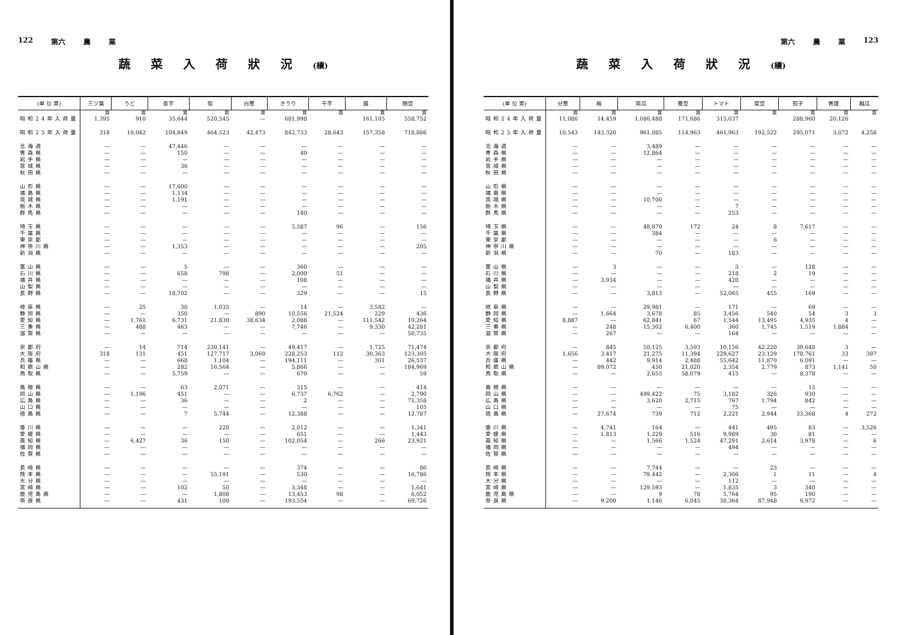122 第六 農 業
蔬菜入荷狀況(續)
| (単 位 貫) | 三ツ葉 | うど | 長芋 | 筍 | 白葱 | きうり | 千芋 | 蕗 | 豌豆 |
| --- | --- | --- | --- | --- | --- | --- | --- | --- | --- |
| | 貫 | 貫 | 貫 | 貫 | 貫 | 貫 | 貫 | 貫 | 貫 |
| 昭和24年入荷量 | 1,395 | 910 | 35,644 | 520,545 | — | 681,998 | | 161,105 | 558,752 |
| 昭和25年入荷量 | 318 | 10,042 | 104,849 | 464,523 | 42,473 | 842,733 | 28,643 | 157,358 | 718,886 |
| 北海道 | — | — | 47,446 | — | — | — | — | — | — |
| 青森県 | — | — | 150 | — | — | 40 | — | — | — |
| 岩手県 | — | — | — | — | — | — | — | — | — |
| 宮城県 | — | — | 36 | — | — | — | — | — | — |
| 秋田県 | — | — | — | — | — | — | — | — | — |
| 山形県 | — | — | 17,600 | — | — | — | — | — | — |
| 福島県 | — | — | 1,134 | — | — | — | — | — | — |
| 茨城県 | — | — | 1,191 | — | — | — | — | — | — |
| 栃木県 | — | — | — | — | — | — | — | — | — |
| 群馬県 | — | — | — | — | — | 140 | — | — | — |
| 埼玉県 | — | — | — | — | — | 5,587 | 96 | — | 156 |
| 千葉県 | — | — | — | — | — | — | — | — | — |
| 東京都 | — | — | — | — | — | — | — | — | — |
| 神奈川県 | — | — | 1,353 | — | — | — | — | — | 205 |
| 新潟県 | — | — | — | — | — | — | — | — | — |
| 富山県 | — | — | 5 | — | — | 360 | — | — | — |
| 石川県 | — | — | 658 | 798 | — | 2,000 | 51 | — | — |
| 福井県 | — | — | — | — | — | 108 | — | — | — |
| 山梨県 | — | — | — | — | — | — | — | — | — |
| 長野県 | — | — | 18,702 | — | — | 329 | — | — | 15 |
| 岐阜県 | — | 25 | 30 | 1,035 | — | 14 | — | 3,582 | — |
| 静岡県 | — | — | 350 | — | 890 | 10,556 | 21,524 | 229 | 436 |
| 愛知県 | — | 1,761 | 6,731 | 21,830 | 38,634 | 2,088 | — | 111,542 | 10,264 |
| 三重県 | — | 488 | 463 | — | — | 7,746 | — | 9,330 | 42,281 |
| 滋賀県 | — | — | — | — | — | — | — | — | 50,735 |
| 京都府 | — | 14 | 714 | 230,141 | — | 49,417 | — | 1,725 | 71,474 |
| 大阪府 | 318 | 131 | 451 | 127,717 | 3,069 | 228,253 | 112 | 30,363 | 123,305 |
| 兵庫県 | — | — | 668 | 1,104 | — | 194,111 | — | 301 | 26,537 |
| 和歌山県 | — | — | 282 | 16,564 | — | 5,866 | — | — | 184,969 |
| 鳥取県 | — | — | 5,759 | — | — | 670 | — | — | 59 |
| 島根県 | — | — | 63 | 2,071 | — | 315 | — | — | 414 |
| 岡山県 | — | 1,196 | 451 | — | — | 6,737 | 6,762 | — | 2,790 |
| 広島県 | — | — | 36 | — | — | 2 | — | — | 71,358 |
| 山口県 | — | — | — | — | — | — | — | — | 105 |
| 徳島県 | — | — | 7 | 5,744 | — | 12,388 | — | — | 12,787 |
| 香川県 | — | — | — | 220 | — | 2,012 | — | — | 1,341 |
| 愛媛県 | — | — | — | — | — | 651 | — | — | 1,443 |
| 高知県 | — | 6,427 | 36 | 150 | — | 102,054 | — | 266 | 23,921 |
| 福岡県 | — | — | — | — | — | — | — | — | — |
| 佐賀県 | — | — | — | — | — | — | — | — | — |
| 長崎県 | — | — | — | — | — | 374 | — | — | 86 |
| 熊本県 | — | — | — | 55,191 | — | 530 | — | — | 16,786 |
| 大分県 | — | — | — | — | — | — | — | — | — |
| 宮崎県 | — | — | 102 | 50 | — | 3,348 | — | — | 1,641 |
| 鹿児島県 | — | — | — | 1,808 | — | 13,453 | 98 | — | 6,052 |
| 奈良県 | — | — | 431 | 100 | — | 193,554 | — | — | 69,726 |
第六 農 業 123
蔬菜入荷狀況(續)
| (単 位 貫) | 分葱 | 梅 | 南瓜 | 蚕豆 | トマト | 菜豆 | 茄子 | 青唐 | 越瓜 |
| --- | --- | --- | --- | --- | --- | --- | --- | --- | --- |
| | 貫 | 貫 | 貫 | 貫 | 貫 | 貫 | 貫 | 貫 | 貫 |
| 昭和24年入荷量 | 11,086 | 14,459 | 1,086,488 | 171,686 | 315,037 | | 288,960 | 20,126 | |
| 昭和25年入荷量 | 10,543 | 143,320 | 961,085 | 114,963 | 461,963 | 192,522 | 295,071 | 3,072 | 4,258 |
| 北海道 | — | — | 3,489 | — | — | — | — | — | — |
| 青森県 | — | — | 12,864 | — | — | — | — | — | — |
| 岩手県 | — | — | — | — | — | — | — | — | — |
| 宮城県 | — | — | — | — | — | — | — | — | — |
| 秋田県 | — | — | — | — | — | — | — | — | — |
| 山形県 | — | — | — | — | — | — | — | — | — |
| 福島県 | — | — | — | — | — | — | — | — | — |
| 茨城県 | — | — | 10,700 | — | — | — | — | — | — |
| 栃木県 | — | — | — | — | 7 | — | — | — | — |
| 群馬県 | — | — | — | — | 253 | — | — | — | — |
| 埼玉県 | — | — | 48,879 | 172 | 24 | 8 | 7,617 | — | — |
| 千葉県 | — | — | 384 | — | — | — | — | — | — |
| 東京都 | — | — | — | — | — | 6 | — | — | — |
| 神奈川県 | — | — | — | — | — | — | — | — | — |
| 新潟県 | — | — | 70 | — | 183 | — | — | — | — |
| 富山県 | — | 3 | — | — | 3 | — | 128 | — | — |
| 石川県 | — | — | — | — | 218 | 2 | 19 | — | — |
| 福井県 | — | 3,934 | — | — | 420 | — | — | — | — |
| 山梨県 | — | — | — | — | — | — | — | — | — |
| 長野県 | — | — | 3,813 | — | 52,065 | 455 | 169 | — | — |
| 岐阜県 | — | — | 29,981 | — | 171 | — | 69 | — | — |
| 静岡県 | — | 1,664 | 3,678 | 85 | 3,456 | 540 | 54 | 3 | 3 |
| 愛知県 | 8,887 | — | 62,841 | 67 | 1,544 | 13,495 | 4,935 | 4 | — |
| 三重県 | — | 248 | 15,302 | 6,400 | 360 | 1,745 | 1,519 | 1,884 | — |
| 滋賀県 | — | 267 | — | — | 164 | — | — | — | — |
| 京都府 | — | 845 | 10,125 | 3,593 | 10,156 | 42,220 | 39,648 | 3 | — |
| 大阪府 | 1,656 | 3,417 | 21,275 | 11,394 | 229,627 | 23,129 | 178,761 | 33 | 397 |
| 兵庫県 | — | 442 | 9,914 | 2,488 | 55,642 | 11,870 | 6,091 | — | — |
| 和歌山県 | — | 89,072 | 450 | 21,020 | 2,354 | 2,779 | 873 | 1,141 | 50 |
| 鳥取県 | — | — | 2,655 | 58,079 | 415 | — | 8,378 | — | — |
| 島根県 | — | — | — | — | — | — | 15 | — | — |
| 岡山県 | — | — | 499,422 | 75 | 3,182 | 326 | 930 | — | — |
| 広島県 | — | — | 3,620 | 2,715 | 767 | 1,794 | 842 | — | — |
| 山口県 | — | — | — | — | 75 | — | — | — | — |
| 徳島県 | — | 27,674 | 739 | 712 | 2,221 | 2,944 | 33,368 | 4 | 272 |
| 香川県 | — | 4,741 | 164 | — | 441 | 495 | 83 | — | 3,526 |
| 愛媛県 | — | 1,813 | 1,229 | 516 | 9,989 | 30 | 81 | — | — |
| 高知県 | — | — | 1,566 | 1,524 | 47,291 | 2,614 | 3,978 | — | 6 |
| 福岡県 | — | — | — | — | 494 | — | — | — | — |
| 佐賀県 | — | — | — | — | — | — | — | — | — |
| 長崎県 | — | — | 7,744 | — | — | 23 | — | — | — |
| 熊本県 | — | — | 79,442 | — | 2,366 | 1 | 11 | — | 4 |
| 大分県 | — | — | — | — | 112 | — | — | — | — |
| 宮崎県 | — | — | 129,593 | — | 1,835 | 3 | 340 | — | — |
| 鹿児島県 | — | — | 9 | 78 | 5,764 | 95 | 190 | — | — |
| 奈良県 | — | 9,200 | 1,146 | 6,045 | 30,364 | 87,948 | 6,972 | — | — |